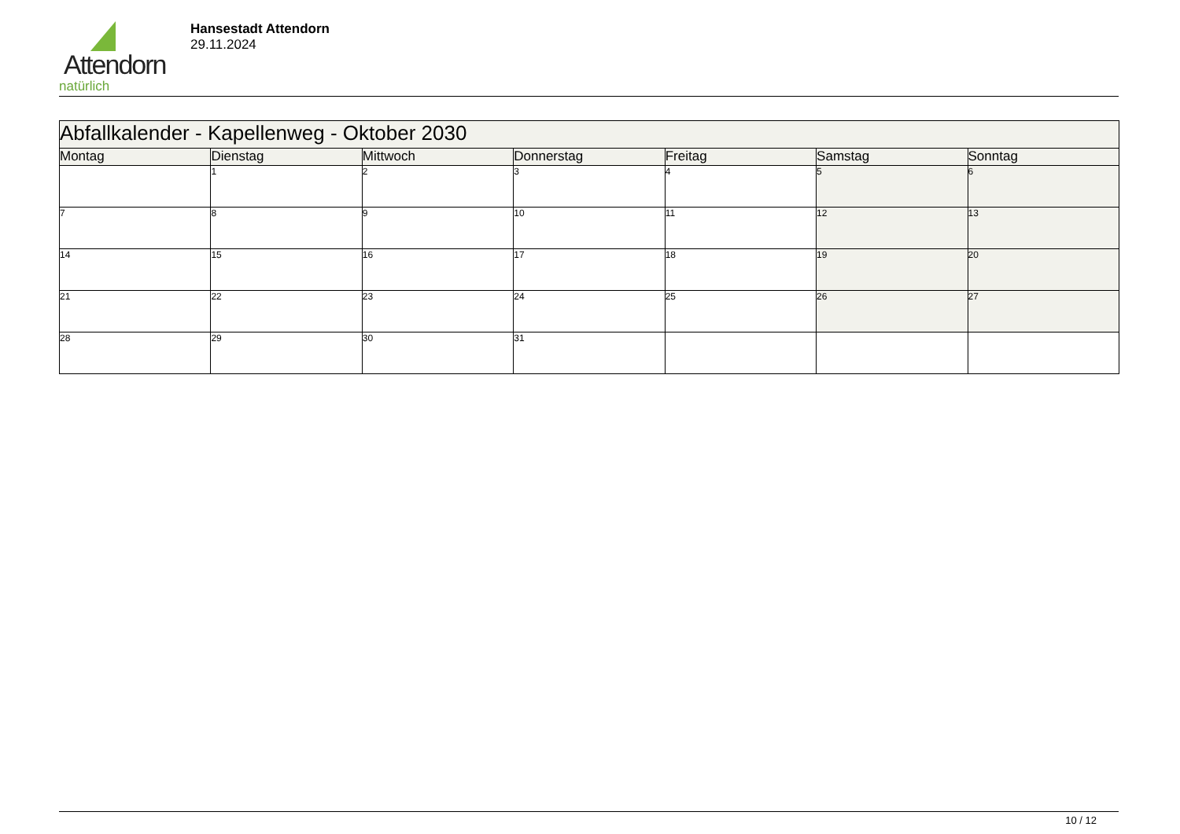Attendorn
natürlich
Hansestadt Attendorn
29.11.2024
| Abfallkalender - Kapellenweg - Oktober 2030 | | | | | | |
| --- | --- | --- | --- | --- | --- | --- |
| Montag | Dienstag | Mittwoch | Donnerstag | Freitag | Samstag | Sonntag |
| | 1 | 2 | 3 | 4 | 5 | 6 |
| 7 | 8 | 9 | 10 | 11 | 12 | 13 |
| 14 | 15 | 16 | 17 | 18 | 19 | 20 |
| 21 | 22 | 23 | 24 | 25 | 26 | 27 |
| 28 | 29 | 30 | 31 | | | |
10 / 12